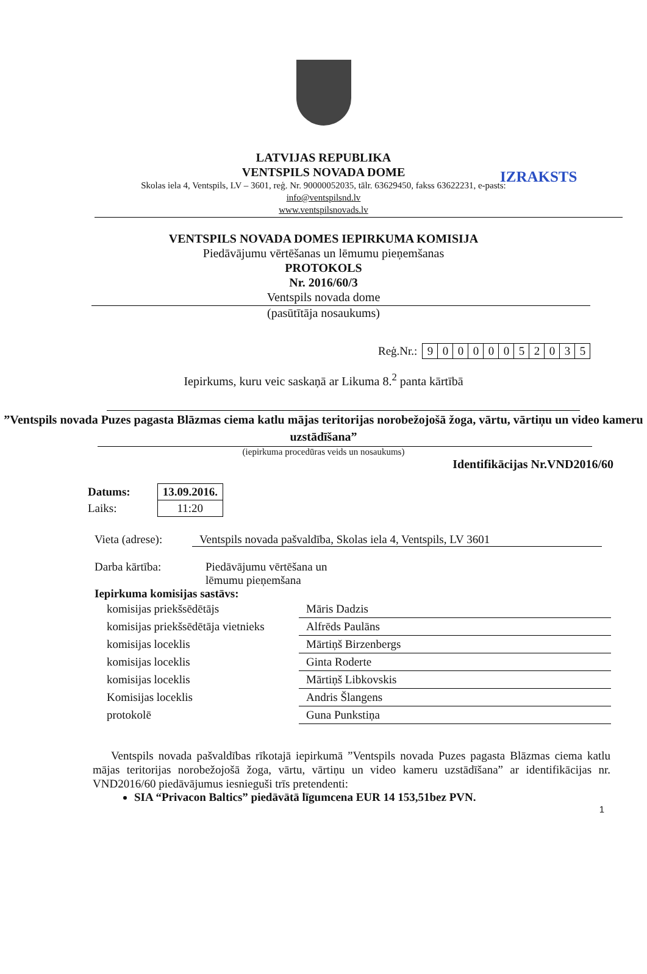IZRAKSTS
LATVIJAS REPUBLIKA
VENTSPILS NOVADA DOME
Skolas iela 4, Ventspils, LV – 3601, reģ. Nr. 90000052035, tālr. 63629450, fakss 63622231, e-pasts:
info@ventspilsnd.lv
www.ventspilsnovads.lv
VENTSPILS NOVADA DOMES IEPIRKUMA KOMISIJA
Piedāvājumu vērtēšanas un lēmumu pieņemšanas
PROTOKOLS
Nr. 2016/60/3
Ventspils novada dome
(pasūtītāja nosaukums)
Reģ.Nr.:
| 9 | 0 | 0 | 0 | 0 | 0 | 5 | 2 | 0 | 3 | 5 |
Iepirkums, kuru veic saskaņā ar Likuma 8.<sup>2</sup> panta kārtībā
”Ventspils novada Puzes pagasta Blāzmas ciema katlu mājas teritorijas norobežojošā žoga, vārtu, vārtiņu un video kameru uzstādīšana”
(iepirkuma procedūras veids un nosaukums)
Identifikācijas Nr.VND2016/60
| Datums: | | 13.09.2016. |
| Laiks: | | 11:20 |
Vieta (adrese): Ventspils novada pašvaldība, Skolas iela 4, Ventspils, LV 3601
Darba kārtība: Piedāvājumu vērtēšana un
lēmumu pieņemšana
Iepirkuma komisijas sastāvs:
| komisijas priekšsēdētājs | Māris Dadzis |
| komisijas priekšsēdētāja vietnieks | Alfrēds Paulāns |
| komisijas loceklis | Mārtiņš Birzenbergs |
| komisijas loceklis | Ginta Roderte |
| komisijas loceklis | Mārtiņš Libkovskis |
| Komisijas loceklis | Andris Šlangens |
| protokolē | Guna Punkstiņa |
Ventspils novada pašvaldības rīkotajā iepirkumā ”Ventspils novada Puzes pagasta Blāzmas ciema katlu mājas teritorijas norobežojošā žoga, vārtu, vārtiņu un video kameru uzstādīšana” ar identifikācijas nr. VND2016/60 piedāvājumus iesnieguši trīs pretendenti:
SIA “Privacon Baltics” piedāvātā līgumcena EUR 14 153,51bez PVN.
1